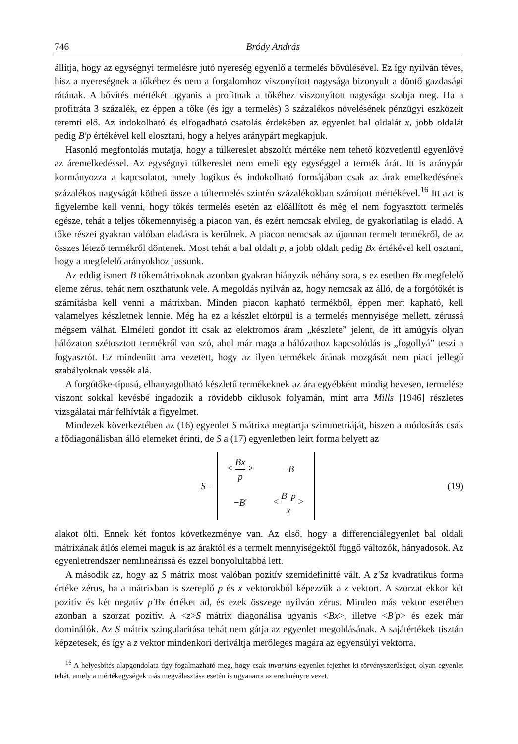746 Bródy András
állítja, hogy az egységnyi termelésre jutó nyereség egyenlő a termelés bővülésével. Ez így nyilván téves, hisz a nyereségnek a tőkéhez és nem a forgalomhoz viszonyított nagysága bizonyult a döntő gazdasági rátának. A bővítés mértékét ugyanis a profitnak a tőkéhez viszonyított nagysága szabja meg. Ha a profitráta 3 százalék, ez éppen a tőke (és így a termelés) 3 százalékos növelésének pénzügyi eszközeit teremti elő. Az indokolható és elfogadható csatolás érdekében az egyenlet bal oldalát x, jobb oldalát pedig B'p értékével kell elosztani, hogy a helyes aránypárt megkapjuk.
Hasonló megfontolás mutatja, hogy a túlkereslet abszolút mértéke nem tehető közvetlenül egyenlővé az áremelkedéssel. Az egységnyi túlkereslet nem emeli egy egységgel a termék árát. Itt is aránypár kormányozza a kapcsolatot, amely logikus és indokolható formájában csak az árak emelkedésének százalékos nagyságát kötheti össze a túltermelés szintén százalékokban számított mértékével.<sup>16</sup> Itt azt is figyelembe kell venni, hogy tőkés termelés esetén az előállított és még el nem fogyasztott termelés egésze, tehát a teljes tőkemennyiség a piacon van, és ezért nemcsak elvileg, de gyakorlatilag is eladó. A tőke részei gyakran valóban eladásra is kerülnek. A piacon nemcsak az újonnan termelt termékről, de az összes létező termékről döntenek. Most tehát a bal oldalt p, a jobb oldalt pedig Bx értékével kell osztani, hogy a megfelelő arányokhoz jussunk.
Az eddig ismert B tőkemátrixoknak azonban gyakran hiányzik néhány sora, s ez esetben Bx megfelelő eleme zérus, tehát nem oszthatunk vele. A megoldás nyilván az, hogy nemcsak az álló, de a forgótőkét is számításba kell venni a mátrixban. Minden piacon kapható termékből, éppen mert kapható, kell valamelyes készletnek lennie. Még ha ez a készlet eltörpül is a termelés mennyisége mellett, zérussá mégsem válhat. Elméleti gondot itt csak az elektromos áram „készlete” jelent, de itt amúgyis olyan hálózaton szétosztott termékről van szó, ahol már maga a hálózathoz kapcsolódás is „fogollyá” teszi a fogyasztót. Ez mindenütt arra vezetett, hogy az ilyen termékek árának mozgását nem piaci jellegű szabályoknak vessék alá.
A forgótőke-típusú, elhanyagolható készletű termékeknek az ára egyébként mindig hevesen, termelése viszont sokkal kevésbé ingadozik a rövidebb ciklusok folyamán, mint arra Mills [1946] részletes vizsgálatai már felhívták a figyelmet.
Mindezek következtében az (16) egyenlet S mátrixa megtartja szimmetriáját, hiszen a módosítás csak a fődiagonálisban álló elemeket érinti, de S a (17) egyenletben leírt forma helyett az
S =
| < Bx p > | − B |
| − B ' | < B ' p x > |
(19)
alakot ölti. Ennek két fontos következménye van. Az első, hogy a differenciálegyenlet bal oldali mátrixának átlós elemei maguk is az áraktól és a termelt mennyiségektől függő változók, hányadosok. Az egyenletrendszer nemlineárissá és ezzel bonyolultabbá lett.
A második az, hogy az S mátrix most valóban pozitív szemidefinitté vált. A z'Sz kvadratikus forma értéke zérus, ha a mátrixban is szereplő p és x vektorokból képezzük a z vektort. A szorzat ekkor két pozitív és két negatív p'Bx értéket ad, és ezek összege nyilván zérus. Minden más vektor esetében azonban a szorzat pozitív. A <z>S mátrix diagonálisa ugyanis <Bx>, illetve <B'p> és ezek már dominálók. Az S mátrix szingularitása tehát nem gátja az egyenlet megoldásának. A sajátértékek tisztán képzetesek, és így a z vektor mindenkori deriváltja merőleges magára az egyensúlyi vektorra.
<sup>16</sup> A helyesbítés alapgondolata úgy fogalmazható meg, hogy csak invariáns egyenlet fejezhet ki törvényszerűséget, olyan egyenlet tehát, amely a mértékegységek más megválasztása esetén is ugyanarra az eredményre vezet.